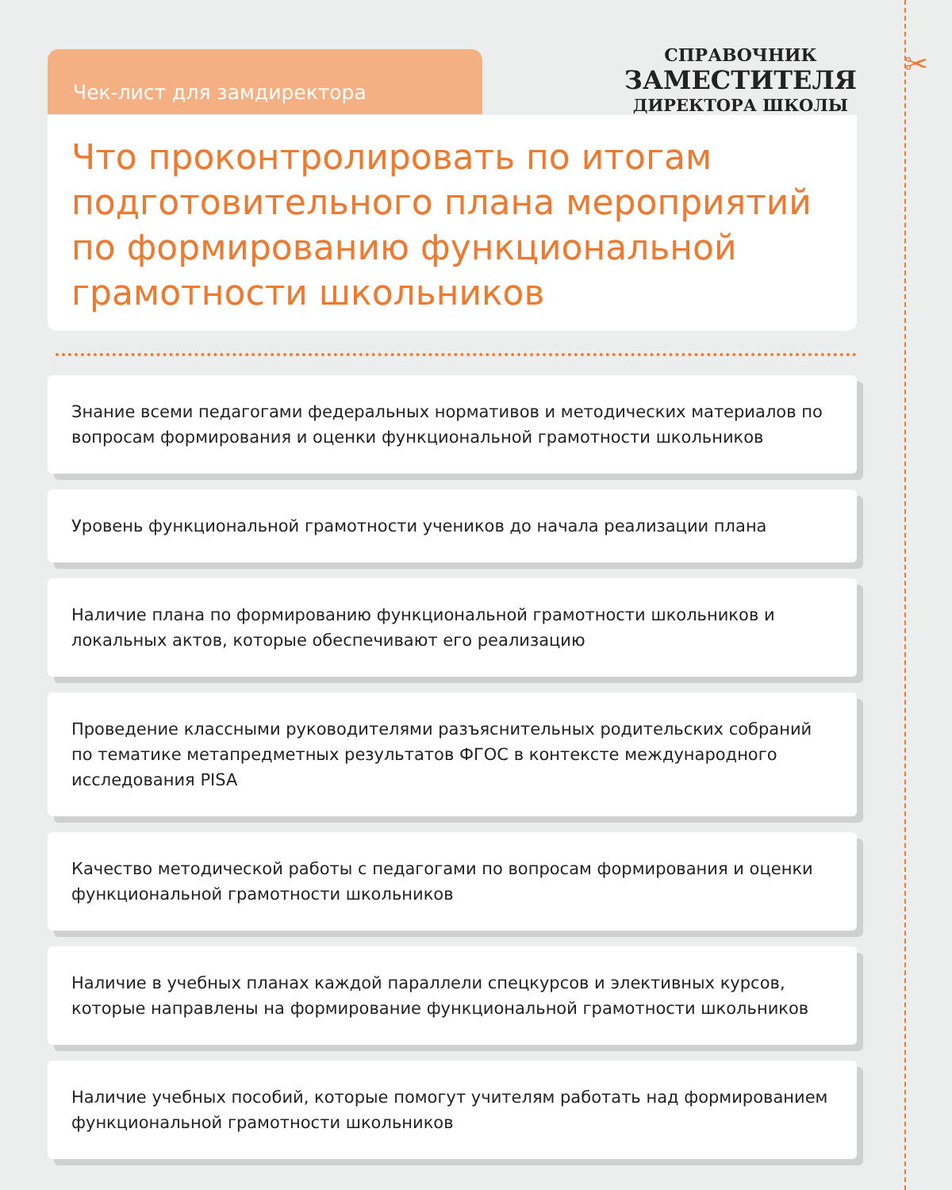✂
Чек-лист для замдиректора
СПРАВОЧНИК
ЗАМЕСТИТЕЛЯ
ДИРЕКТОРА ШКОЛЫ
Что проконтролировать по итогам подготовительного плана мероприятий по формированию функциональной грамотности школьников
Знание всеми педагогами федеральных нормативов и методических материалов по вопросам формирования и оценки функциональной грамотности школьников
Уровень функциональной грамотности учеников до начала реализации плана
Наличие плана по формированию функциональной грамотности школьников и локальных актов, которые обеспечивают его реализацию
Проведение классными руководителями разъяснительных родительских собраний по тематике метапредметных результатов ФГОС в контексте международного исследования PISA
Качество методической работы с педагогами по вопросам формирования и оценки функциональной грамотности школьников
Наличие в учебных планах каждой параллели спецкурсов и элективных курсов, которые направлены на формирование функциональной грамотности школьников
Наличие учебных пособий, которые помогут учителям работать над формированием функциональной грамотности школьников